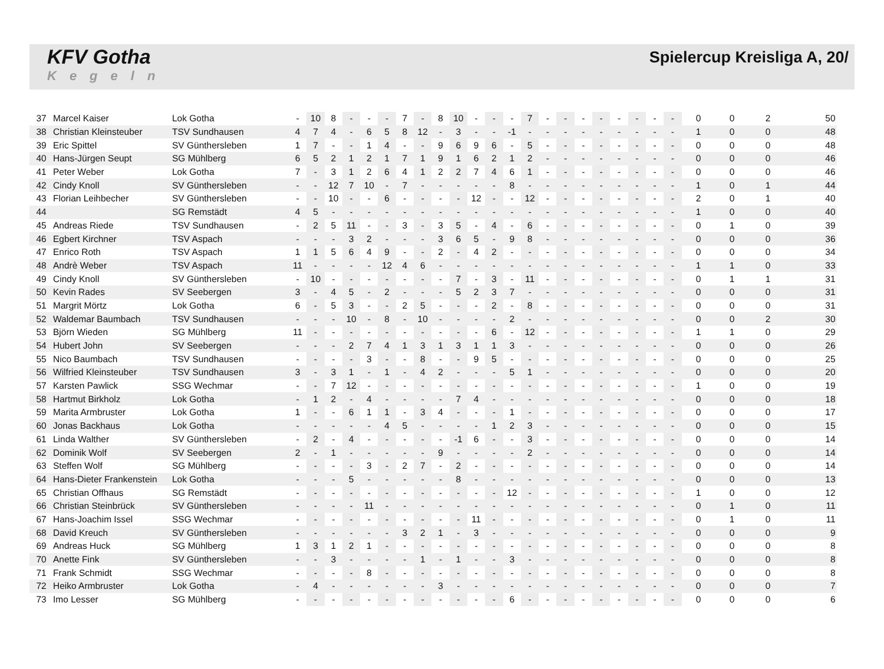KFV Gotha
Kegeln
Spielercup Kreisliga A, 20/
| 37 | Marcel Kaiser | Lok Gotha | - | 10 | 8 | - | - | - | 7 | - | 8 | 10 | - | - | - | 7 | - | - | - | - | - | - | - | - | 0 | 0 | 2 | 50 |
| 38 | Christian Kleinsteuber | TSV Sundhausen | 4 | 7 | 4 | - | 6 | 5 | 8 | 12 | - | 3 | - | - | -1 | - | - | - | - | - | - | - | - | - | 1 | 0 | 0 | 48 |
| 39 | Eric Spittel | SV Günthersleben | 1 | 7 | - | - | 1 | 4 | - | - | 9 | 6 | 9 | 6 | - | 5 | - | - | - | - | - | - | - | - | 0 | 0 | 0 | 48 |
| 40 | Hans-Jürgen Seupt | SG Mühlberg | 6 | 5 | 2 | 1 | 2 | 1 | 7 | 1 | 9 | 1 | 6 | 2 | 1 | 2 | - | - | - | - | - | - | - | - | 0 | 0 | 0 | 46 |
| 41 | Peter Weber | Lok Gotha | 7 | - | 3 | 1 | 2 | 6 | 4 | 1 | 2 | 2 | 7 | 4 | 6 | 1 | - | - | - | - | - | - | - | - | 0 | 0 | 0 | 46 |
| 42 | Cindy Knoll | SV Günthersleben | - | - | 12 | 7 | 10 | - | 7 | - | - | - | - | - | 8 | - | - | - | - | - | - | - | - | - | 1 | 0 | 1 | 44 |
| 43 | Florian Leihbecher | SV Günthersleben | - | - | 10 | - | - | 6 | - | - | - | - | 12 | - | - | 12 | - | - | - | - | - | - | - | - | 2 | 0 | 1 | 40 |
| 44 | | SG Remstädt | 4 | 5 | - | - | - | - | - | - | - | - | - | - | - | - | - | - | - | - | - | - | - | - | 1 | 0 | 0 | 40 |
| 45 | Andreas Riede | TSV Sundhausen | - | 2 | 5 | 11 | - | - | 3 | - | 3 | 5 | - | 4 | - | 6 | - | - | - | - | - | - | - | - | 0 | 1 | 0 | 39 |
| 46 | Egbert Kirchner | TSV Aspach | - | - | - | 3 | 2 | - | - | - | 3 | 6 | 5 | - | 9 | 8 | - | - | - | - | - | - | - | - | 0 | 0 | 0 | 36 |
| 47 | Enrico Roth | TSV Aspach | 1 | 1 | 5 | 6 | 4 | 9 | - | - | 2 | - | 4 | 2 | - | - | - | - | - | - | - | - | - | - | 0 | 0 | 0 | 34 |
| 48 | Andrè Weber | TSV Aspach | 11 | - | - | - | - | 12 | 4 | 6 | - | - | - | - | - | - | - | - | - | - | - | - | - | - | 1 | 1 | 0 | 33 |
| 49 | Cindy Knoll | SV Günthersleben | - | 10 | - | - | - | - | - | - | - | 7 | - | 3 | - | 11 | - | - | - | - | - | - | - | - | 0 | 1 | 1 | 31 |
| 50 | Kevin Rades | SV Seebergen | 3 | - | 4 | 5 | - | 2 | - | - | - | 5 | 2 | 3 | 7 | - | - | - | - | - | - | - | - | - | 0 | 0 | 0 | 31 |
| 51 | Margrit Mörtz | Lok Gotha | 6 | - | 5 | 3 | - | - | 2 | 5 | - | - | - | 2 | - | 8 | - | - | - | - | - | - | - | - | 0 | 0 | 0 | 31 |
| 52 | Waldemar Baumbach | TSV Sundhausen | - | - | - | 10 | - | 8 | - | 10 | - | - | - | - | 2 | - | - | - | - | - | - | - | - | - | 0 | 0 | 2 | 30 |
| 53 | Björn Wieden | SG Mühlberg | 11 | - | - | - | - | - | - | - | - | - | - | 6 | - | 12 | - | - | - | - | - | - | - | - | 1 | 1 | 0 | 29 |
| 54 | Hubert John | SV Seebergen | - | - | - | 2 | 7 | 4 | 1 | 3 | 1 | 3 | 1 | 1 | 3 | - | - | - | - | - | - | - | - | - | 0 | 0 | 0 | 26 |
| 55 | Nico Baumbach | TSV Sundhausen | - | - | - | - | 3 | - | - | 8 | - | - | 9 | 5 | - | - | - | - | - | - | - | - | - | - | 0 | 0 | 0 | 25 |
| 56 | Wilfried Kleinsteuber | TSV Sundhausen | 3 | - | 3 | 1 | - | 1 | - | 4 | 2 | - | - | - | 5 | 1 | - | - | - | - | - | - | - | - | 0 | 0 | 0 | 20 |
| 57 | Karsten Pawlick | SSG Wechmar | - | - | 7 | 12 | - | - | - | - | - | - | - | - | - | - | - | - | - | - | - | - | - | - | 1 | 0 | 0 | 19 |
| 58 | Hartmut Birkholz | Lok Gotha | - | 1 | 2 | - | 4 | - | - | - | - | 7 | 4 | - | - | - | - | - | - | - | - | - | - | - | 0 | 0 | 0 | 18 |
| 59 | Marita Armbruster | Lok Gotha | 1 | - | - | 6 | 1 | 1 | - | 3 | 4 | - | - | - | 1 | - | - | - | - | - | - | - | - | - | 0 | 0 | 0 | 17 |
| 60 | Jonas Backhaus | Lok Gotha | - | - | - | - | - | 4 | 5 | - | - | - | - | 1 | 2 | 3 | - | - | - | - | - | - | - | - | 0 | 0 | 0 | 15 |
| 61 | Linda Walther | SV Günthersleben | - | 2 | - | 4 | - | - | - | - | - | -1 | 6 | - | - | 3 | - | - | - | - | - | - | - | - | 0 | 0 | 0 | 14 |
| 62 | Dominik Wolf | SV Seebergen | 2 | - | 1 | - | - | - | - | - | 9 | - | - | - | - | 2 | - | - | - | - | - | - | - | - | 0 | 0 | 0 | 14 |
| 63 | Steffen Wolf | SG Mühlberg | - | - | - | - | 3 | - | 2 | 7 | - | 2 | - | - | - | - | - | - | - | - | - | - | - | - | 0 | 0 | 0 | 14 |
| 64 | Hans-Dieter Frankenstein | Lok Gotha | - | - | - | 5 | - | - | - | - | - | 8 | - | - | - | - | - | - | - | - | - | - | - | - | 0 | 0 | 0 | 13 |
| 65 | Christian Offhaus | SG Remstädt | - | - | - | - | - | - | - | - | - | - | - | - | 12 | - | - | - | - | - | - | - | - | - | 1 | 0 | 0 | 12 |
| 66 | Christian Steinbrück | SV Günthersleben | - | - | - | - | 11 | - | - | - | - | - | - | - | - | - | - | - | - | - | - | - | - | - | 0 | 1 | 0 | 11 |
| 67 | Hans-Joachim Issel | SSG Wechmar | - | - | - | - | - | - | - | - | - | - | 11 | - | - | - | - | - | - | - | - | - | - | - | 0 | 1 | 0 | 11 |
| 68 | David Kreuch | SV Günthersleben | - | - | - | - | - | - | 3 | 2 | 1 | - | 3 | - | - | - | - | - | - | - | - | - | - | - | 0 | 0 | 0 | 9 |
| 69 | Andreas Huck | SG Mühlberg | 1 | 3 | 1 | 2 | 1 | - | - | - | - | - | - | - | - | - | - | - | - | - | - | - | - | - | 0 | 0 | 0 | 8 |
| 70 | Anette Fink | SV Günthersleben | - | - | 3 | - | - | - | - | 1 | - | 1 | - | - | 3 | - | - | - | - | - | - | - | - | - | 0 | 0 | 0 | 8 |
| 71 | Frank Schmidt | SSG Wechmar | - | - | - | - | 8 | - | - | - | - | - | - | - | - | - | - | - | - | - | - | - | - | - | 0 | 0 | 0 | 8 |
| 72 | Heiko Armbruster | Lok Gotha | - | 4 | - | - | - | - | - | - | 3 | - | - | - | - | - | - | - | - | - | - | - | - | - | 0 | 0 | 0 | 7 |
| 73 | Imo Lesser | SG Mühlberg | - | - | - | - | - | - | - | - | - | - | - | - | 6 | - | - | - | - | - | - | - | - | - | 0 | 0 | 0 | 6 |